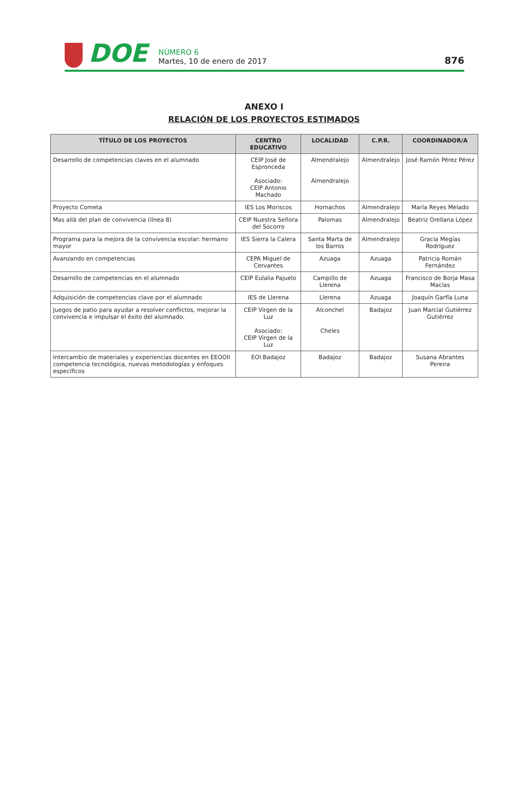DOE
NÚMERO 6
Martes, 10 de enero de 2017
876
ANEXO I
RELACIÓN DE LOS PROYECTOS ESTIMADOS
| TÍTULO DE LOS PROYECTOS | CENTRO EDUCATIVO | LOCALIDAD | C.P.R. | COORDINADOR/A |
| --- | --- | --- | --- | --- |
| Desarrollo de competencias claves en el alumnado | CEIP José de Espronceda Asociado: CEIP Antonio Machado | Almendralejo Almendralejo | Almendralejo | José Ramón Pérez Pérez |
| Proyecto Cometa | IES Los Moriscos | Hornachos | Almendralejo | María Reyes Melado |
| Mas allá del plan de convivencia (línea 8) | CEIP Nuestra Señora del Socorro | Palomas | Almendralejo | Beatriz Orellana López |
| Programa para la mejora de la convivencia escolar: hermano mayor | IES Sierra la Calera | Santa Marta de los Barros | Almendralejo | Gracia Megías Rodríguez |
| Avanzando en competencias | CEPA Miguel de Cervantes | Azuaga | Azuaga | Patricia Román Fernández |
| Desarrollo de competencias en el alumnado | CEIP Eulalia Pajuelo | Campillo de Llerena | Azuaga | Francisco de Borja Masa Macías |
| Adquisición de competencias clave por el alumnado | IES de Llerena | Llerena | Azuaga | Joaquín Garfía Luna |
| Juegos de patio para ayudar a resolver conflictos, mejorar la convivencia e impulsar el éxito del alumnado. | CEIP Virgen de la Luz Asociado: CEIP Virgen de la Luz | Alconchel Cheles | Badajoz | Juan Marcial Gutiérrez Gutiérrez |
| Intercambio de materiales y experiencias docentes en EEOOII competencia tecnológica, nuevas metodologías y enfoques específicos | EOI Badajoz | Badajoz | Badajoz | Susana Abrantes Pereira |